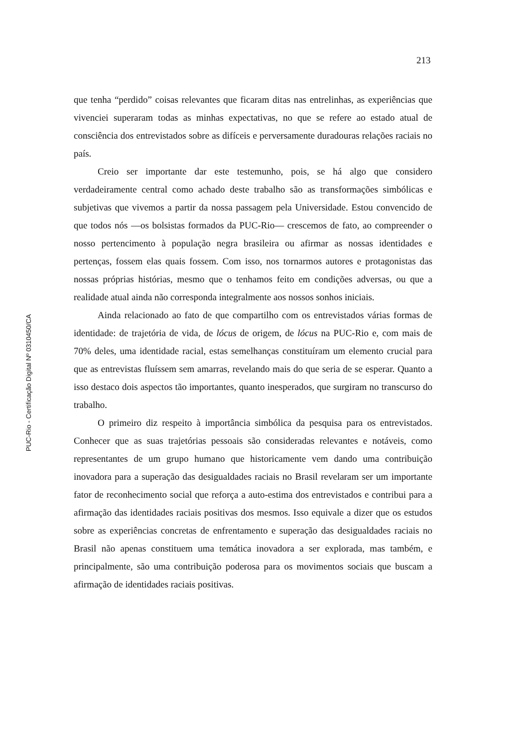213
PUC-Rio - Certificação Digital Nº 0310450/CA
que tenha “perdido” coisas relevantes que ficaram ditas nas entrelinhas, as experiências que vivenciei superaram todas as minhas expectativas, no que se refere ao estado atual de consciência dos entrevistados sobre as difíceis e perversamente duradouras relações raciais no país.
Creio ser importante dar este testemunho, pois, se há algo que considero verdadeiramente central como achado deste trabalho são as transformações simbólicas e subjetivas que vivemos a partir da nossa passagem pela Universidade. Estou convencido de que todos nós —os bolsistas formados da PUC-Rio— crescemos de fato, ao compreender o nosso pertencimento à população negra brasileira ou afirmar as nossas identidades e pertenças, fossem elas quais fossem. Com isso, nos tornarmos autores e protagonistas das nossas próprias histórias, mesmo que o tenhamos feito em condições adversas, ou que a realidade atual ainda não corresponda integralmente aos nossos sonhos iniciais.
Ainda relacionado ao fato de que compartilho com os entrevistados várias formas de identidade: de trajetória de vida, de lócus de origem, de lócus na PUC-Rio e, com mais de 70% deles, uma identidade racial, estas semelhanças constituíram um elemento crucial para que as entrevistas fluíssem sem amarras, revelando mais do que seria de se esperar. Quanto a isso destaco dois aspectos tão importantes, quanto inesperados, que surgiram no transcurso do trabalho.
O primeiro diz respeito à importância simbólica da pesquisa para os entrevistados. Conhecer que as suas trajetórias pessoais são consideradas relevantes e notáveis, como representantes de um grupo humano que historicamente vem dando uma contribuição inovadora para a superação das desigualdades raciais no Brasil revelaram ser um importante fator de reconhecimento social que reforça a auto-estima dos entrevistados e contribui para a afirmação das identidades raciais positivas dos mesmos. Isso equivale a dizer que os estudos sobre as experiências concretas de enfrentamento e superação das desigualdades raciais no Brasil não apenas constituem uma temática inovadora a ser explorada, mas também, e principalmente, são uma contribuição poderosa para os movimentos sociais que buscam a afirmação de identidades raciais positivas.